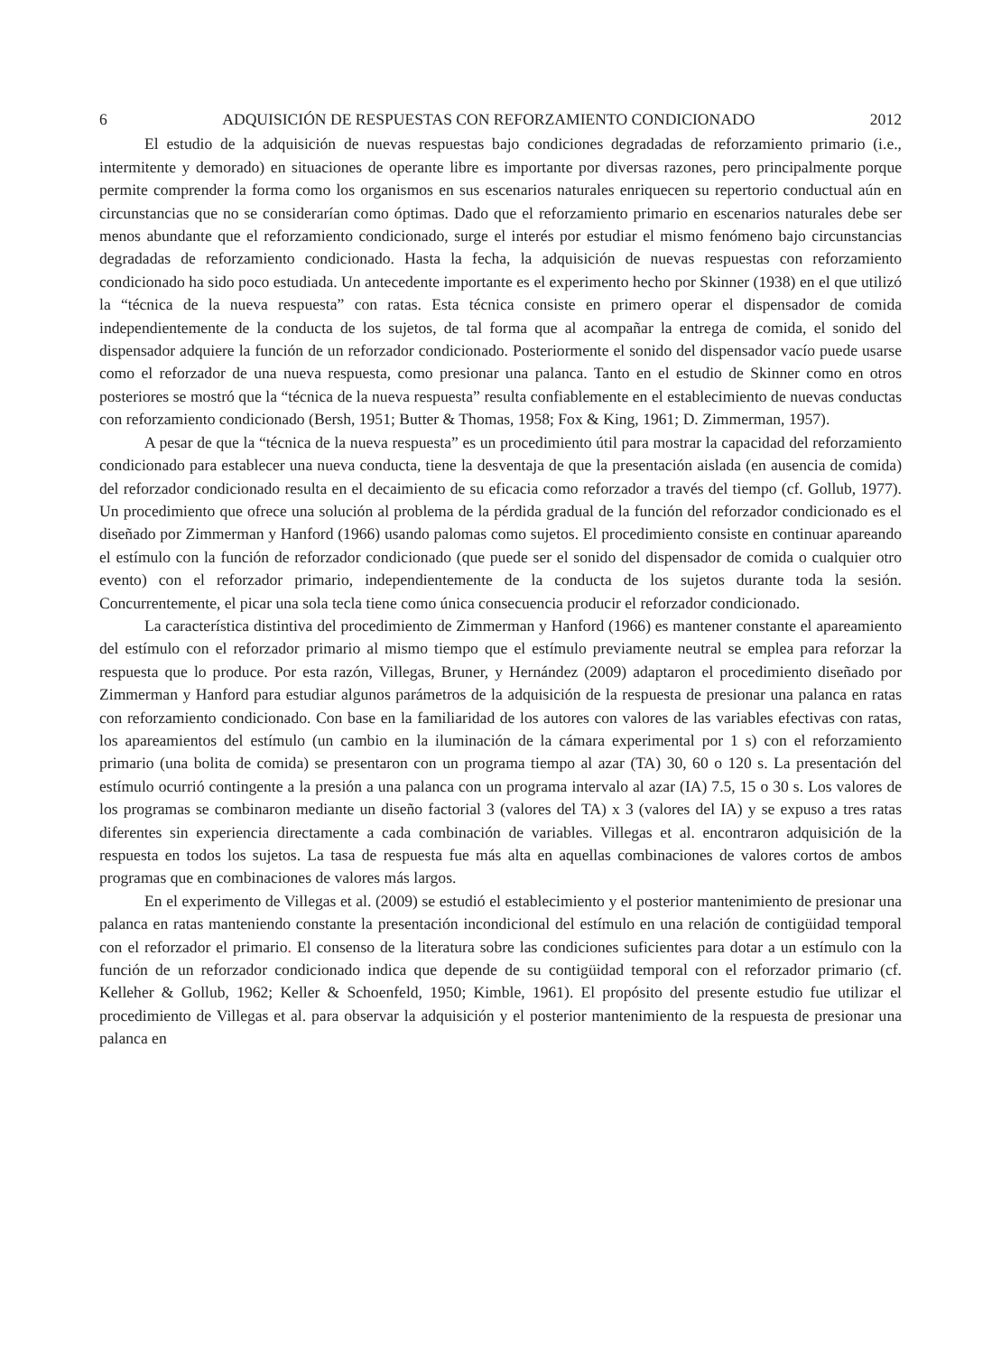6 ADQUISICIÓN DE RESPUESTAS CON REFORZAMIENTO CONDICIONADO 2012
El estudio de la adquisición de nuevas respuestas bajo condiciones degradadas de reforzamiento primario (i.e., intermitente y demorado) en situaciones de operante libre es importante por diversas razones, pero principalmente porque permite comprender la forma como los organismos en sus escenarios naturales enriquecen su repertorio conductual aún en circunstancias que no se considerarían como óptimas. Dado que el reforzamiento primario en escenarios naturales debe ser menos abundante que el reforzamiento condicionado, surge el interés por estudiar el mismo fenómeno bajo circunstancias degradadas de reforzamiento condicionado. Hasta la fecha, la adquisición de nuevas respuestas con reforzamiento condicionado ha sido poco estudiada. Un antecedente importante es el experimento hecho por Skinner (1938) en el que utilizó la “técnica de la nueva respuesta” con ratas. Esta técnica consiste en primero operar el dispensador de comida independientemente de la conducta de los sujetos, de tal forma que al acompañar la entrega de comida, el sonido del dispensador adquiere la función de un reforzador condicionado. Posteriormente el sonido del dispensador vacío puede usarse como el reforzador de una nueva respuesta, como presionar una palanca. Tanto en el estudio de Skinner como en otros posteriores se mostró que la “técnica de la nueva respuesta” resulta confiablemente en el establecimiento de nuevas conductas con reforzamiento condicionado (Bersh, 1951; Butter & Thomas, 1958; Fox & King, 1961; D. Zimmerman, 1957).
A pesar de que la “técnica de la nueva respuesta” es un procedimiento útil para mostrar la capacidad del reforzamiento condicionado para establecer una nueva conducta, tiene la desventaja de que la presentación aislada (en ausencia de comida) del reforzador condicionado resulta en el decaimiento de su eficacia como reforzador a través del tiempo (cf. Gollub, 1977). Un procedimiento que ofrece una solución al problema de la pérdida gradual de la función del reforzador condicionado es el diseñado por Zimmerman y Hanford (1966) usando palomas como sujetos. El procedimiento consiste en continuar apareando el estímulo con la función de reforzador condicionado (que puede ser el sonido del dispensador de comida o cualquier otro evento) con el reforzador primario, independientemente de la conducta de los sujetos durante toda la sesión. Concurrentemente, el picar una sola tecla tiene como única consecuencia producir el reforzador condicionado.
La característica distintiva del procedimiento de Zimmerman y Hanford (1966) es mantener constante el apareamiento del estímulo con el reforzador primario al mismo tiempo que el estímulo previamente neutral se emplea para reforzar la respuesta que lo produce. Por esta razón, Villegas, Bruner, y Hernández (2009) adaptaron el procedimiento diseñado por Zimmerman y Hanford para estudiar algunos parámetros de la adquisición de la respuesta de presionar una palanca en ratas con reforzamiento condicionado. Con base en la familiaridad de los autores con valores de las variables efectivas con ratas, los apareamientos del estímulo (un cambio en la iluminación de la cámara experimental por 1 s) con el reforzamiento primario (una bolita de comida) se presentaron con un programa tiempo al azar (TA) 30, 60 o 120 s. La presentación del estímulo ocurrió contingente a la presión a una palanca con un programa intervalo al azar (IA) 7.5, 15 o 30 s. Los valores de los programas se combinaron mediante un diseño factorial 3 (valores del TA) x 3 (valores del IA) y se expuso a tres ratas diferentes sin experiencia directamente a cada combinación de variables. Villegas et al. encontraron adquisición de la respuesta en todos los sujetos. La tasa de respuesta fue más alta en aquellas combinaciones de valores cortos de ambos programas que en combinaciones de valores más largos.
En el experimento de Villegas et al. (2009) se estudió el establecimiento y el posterior mantenimiento de presionar una palanca en ratas manteniendo constante la presentación incondicional del estímulo en una relación de contigüidad temporal con el reforzador el primario. El consenso de la literatura sobre las condiciones suficientes para dotar a un estímulo con la función de un reforzador condicionado indica que depende de su contigüidad temporal con el reforzador primario (cf. Kelleher & Gollub, 1962; Keller & Schoenfeld, 1950; Kimble, 1961). El propósito del presente estudio fue utilizar el procedimiento de Villegas et al. para observar la adquisición y el posterior mantenimiento de la respuesta de presionar una palanca en